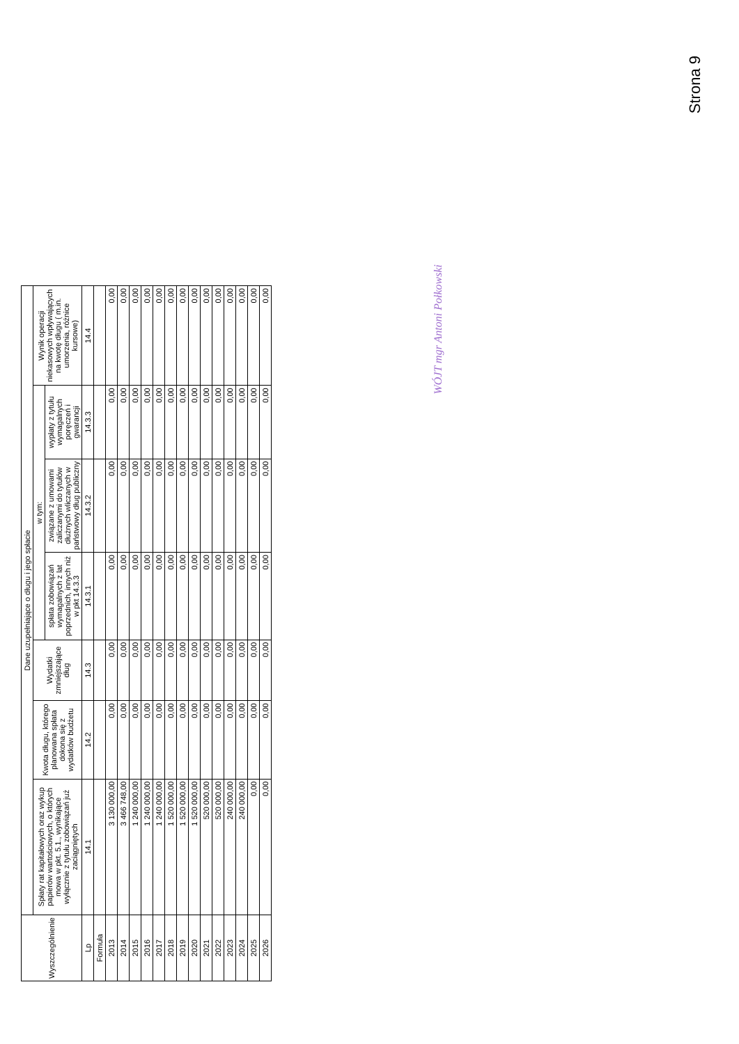Strona 9
| Wyszczególnienie | Dane uzupełniające o długu i jego spłacie | | | | | | |
| --- | --- | --- | --- | --- | --- | --- | --- |
| | Spłaty rat kapitałowych oraz wykup papierów wartościowych, o których mowa w pkt. 5.1., wynikające wyłącznie z tytułu zobowiązań już zaciągniętych | Kwota długu, którego planowana spłata dokona się z wydatków budżetu | Wydatki zmniejszające dług | w tym: | | | Wynik operacji niekasowych wpływających na kwotę długu ( m.in. umorzenia, różnice kursowe) |
| | | | | spłata zobowiązań wymagalnych z lat poprzednich, innych niż w pkt 14.3.3 | związane z umowami zaliczanymi do tytułów dłużnych wliczanych w państwowy dług publiczny | wypłaty z tytułu wymagalnych poręczeń i gwarancji | |
| Lp | 14.1 | 14.2 | 14.3 | 14.3.1 | 14.3.2 | 14.3.3 | 14.4 |
| Formuła | | | | | | | |
| 2013 | 3 130 000,00 | 0,00 | 0,00 | 0,00 | 0,00 | 0,00 | 0,00 |
| 2014 | 3 466 748,00 | 0,00 | 0,00 | 0,00 | 0,00 | 0,00 | 0,00 |
| 2015 | 1 240 000,00 | 0,00 | 0,00 | 0,00 | 0,00 | 0,00 | 0,00 |
| 2016 | 1 240 000,00 | 0,00 | 0,00 | 0,00 | 0,00 | 0,00 | 0,00 |
| 2017 | 1 240 000,00 | 0,00 | 0,00 | 0,00 | 0,00 | 0,00 | 0,00 |
| 2018 | 1 520 000,00 | 0,00 | 0,00 | 0,00 | 0,00 | 0,00 | 0,00 |
| 2019 | 1 520 000,00 | 0,00 | 0,00 | 0,00 | 0,00 | 0,00 | 0,00 |
| 2020 | 1 520 000,00 | 0,00 | 0,00 | 0,00 | 0,00 | 0,00 | 0,00 |
| 2021 | 520 000,00 | 0,00 | 0,00 | 0,00 | 0,00 | 0,00 | 0,00 |
| 2022 | 520 000,00 | 0,00 | 0,00 | 0,00 | 0,00 | 0,00 | 0,00 |
| 2023 | 240 000,00 | 0,00 | 0,00 | 0,00 | 0,00 | 0,00 | 0,00 |
| 2024 | 240 000,00 | 0,00 | 0,00 | 0,00 | 0,00 | 0,00 | 0,00 |
| 2025 | 0,00 | 0,00 | 0,00 | 0,00 | 0,00 | 0,00 | 0,00 |
| 2026 | 0,00 | 0,00 | 0,00 | 0,00 | 0,00 | 0,00 | 0,00 |
WÓJT mgr Antoni Połkowski